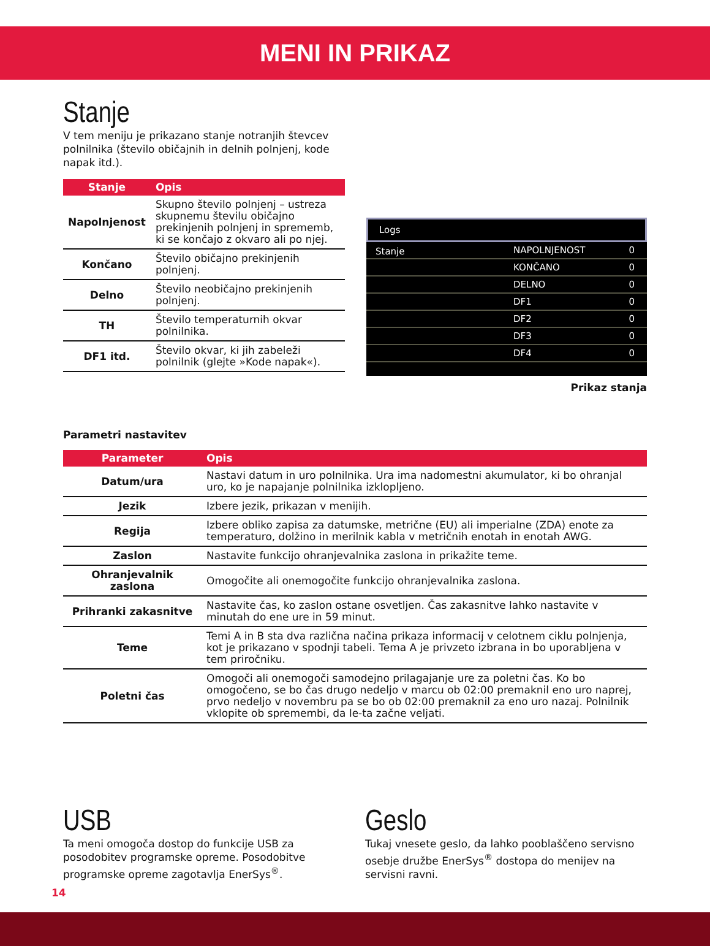MENI IN PRIKAZ
Stanje
V tem meniju je prikazano stanje notranjih števcev polnilnika (število običajnih in delnih polnjenj, kode napak itd.).
| Stanje | Opis |
| --- | --- |
| Napolnjenost | Skupno število polnjenj – ustreza skupnemu številu običajno prekinjenih polnjenj in sprememb, ki se končajo z okvaro ali po njej. |
| Končano | Število običajno prekinjenih polnjenj. |
| Delno | Število neobičajno prekinjenih polnjenj. |
| TH | Število temperaturnih okvar polnilnika. |
| DF1 itd. | Število okvar, ki jih zabeleži polnilnik (glejte »Kode napak«). |
Logs
Stanje
NAPOLNJENOST 0
KONČANO 0
DELNO 0
DF1 0
DF2 0
DF3 0
DF4 0
Prikaz stanja
Parametri nastavitev
| Parameter | Opis |
| --- | --- |
| Datum/ura | Nastavi datum in uro polnilnika. Ura ima nadomestni akumulator, ki bo ohranjal uro, ko je napajanje polnilnika izklopljeno. |
| Jezik | Izbere jezik, prikazan v menijih. |
| Regija | Izbere obliko zapisa za datumske, metrične (EU) ali imperialne (ZDA) enote za temperaturo, dolžino in merilnik kabla v metričnih enotah in enotah AWG. |
| Zaslon | Nastavite funkcijo ohranjevalnika zaslona in prikažite teme. |
| Ohranjevalnik zaslona | Omogočite ali onemogočite funkcijo ohranjevalnika zaslona. |
| Prihranki zakasnitve | Nastavite čas, ko zaslon ostane osvetljen. Čas zakasnitve lahko nastavite v minutah do ene ure in 59 minut. |
| Teme | Temi A in B sta dva različna načina prikaza informacij v celotnem ciklu polnjenja, kot je prikazano v spodnji tabeli. Tema A je privzeto izbrana in bo uporabljena v tem priročniku. |
| Poletni čas | Omogoči ali onemogoči samodejno prilagajanje ure za poletni čas. Ko bo omogočeno, se bo čas drugo nedeljo v marcu ob 02:00 premaknil eno uro naprej, prvo nedeljo v novembru pa se bo ob 02:00 premaknil za eno uro nazaj. Polnilnik vklopite ob spremembi, da le-ta začne veljati. |
USB
Ta meni omogoča dostop do funkcije USB za posodobitev programske opreme. Posodobitve programske opreme zagotavlja EnerSys<sup>®</sup>.
Geslo
Tukaj vnesete geslo, da lahko pooblaščeno servisno osebje družbe EnerSys<sup>®</sup> dostopa do menijev na servisni ravni.
14